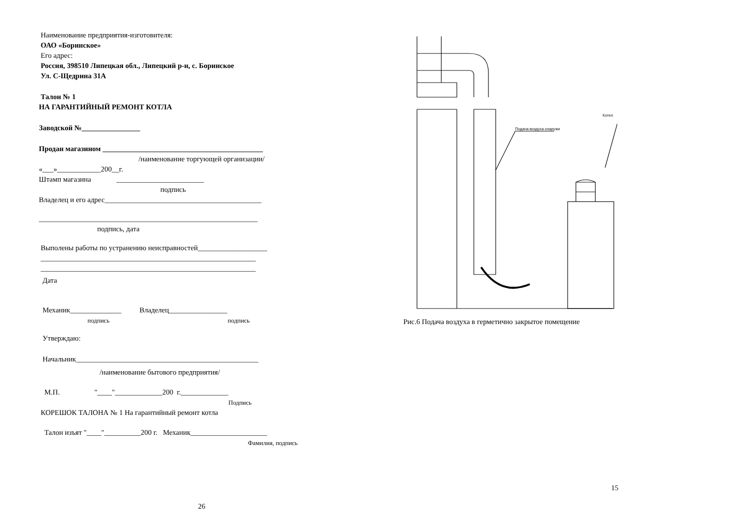Наименование предприятия-изготовителя:
ОАО «Боринское»
Его адрес:
Россия, 398510 Липецкая обл., Липецкий р-н, с. Боринское
Ул. С-Щедрина 31А
Талон № 1
НА ГАРАНТИЙНЫЙ РЕМОНТ КОТЛА
Заводской №________________
Продан магазином ____________________________________________
/наименование торгующей организации/
«___»____________200__г.
Штамп магазина ________________________
подпись
Владелец и его адрес___________________________________________
____________________________________________________________
подпись, дата
Выполены работы по устранению неисправностей___________________
___________________________________________________________
___________________________________________________________
Дата
Механик______________ Владелец________________
подпись подпись
Утверждаю:
Начальник__________________________________________________
/наименование бытового предприятия/
М.П. "____"_____________200 г._____________
Подпись
КОРЕШОК ТАЛОНА № 1 На гарантийный ремонт котла
Талон изъят "____"__________200 г. Механик_____________________
Фамилия, подпись
26
Подача воздуха снаружи
Котел
Рис.6 Подача воздуха в герметично закрытое помещение
15